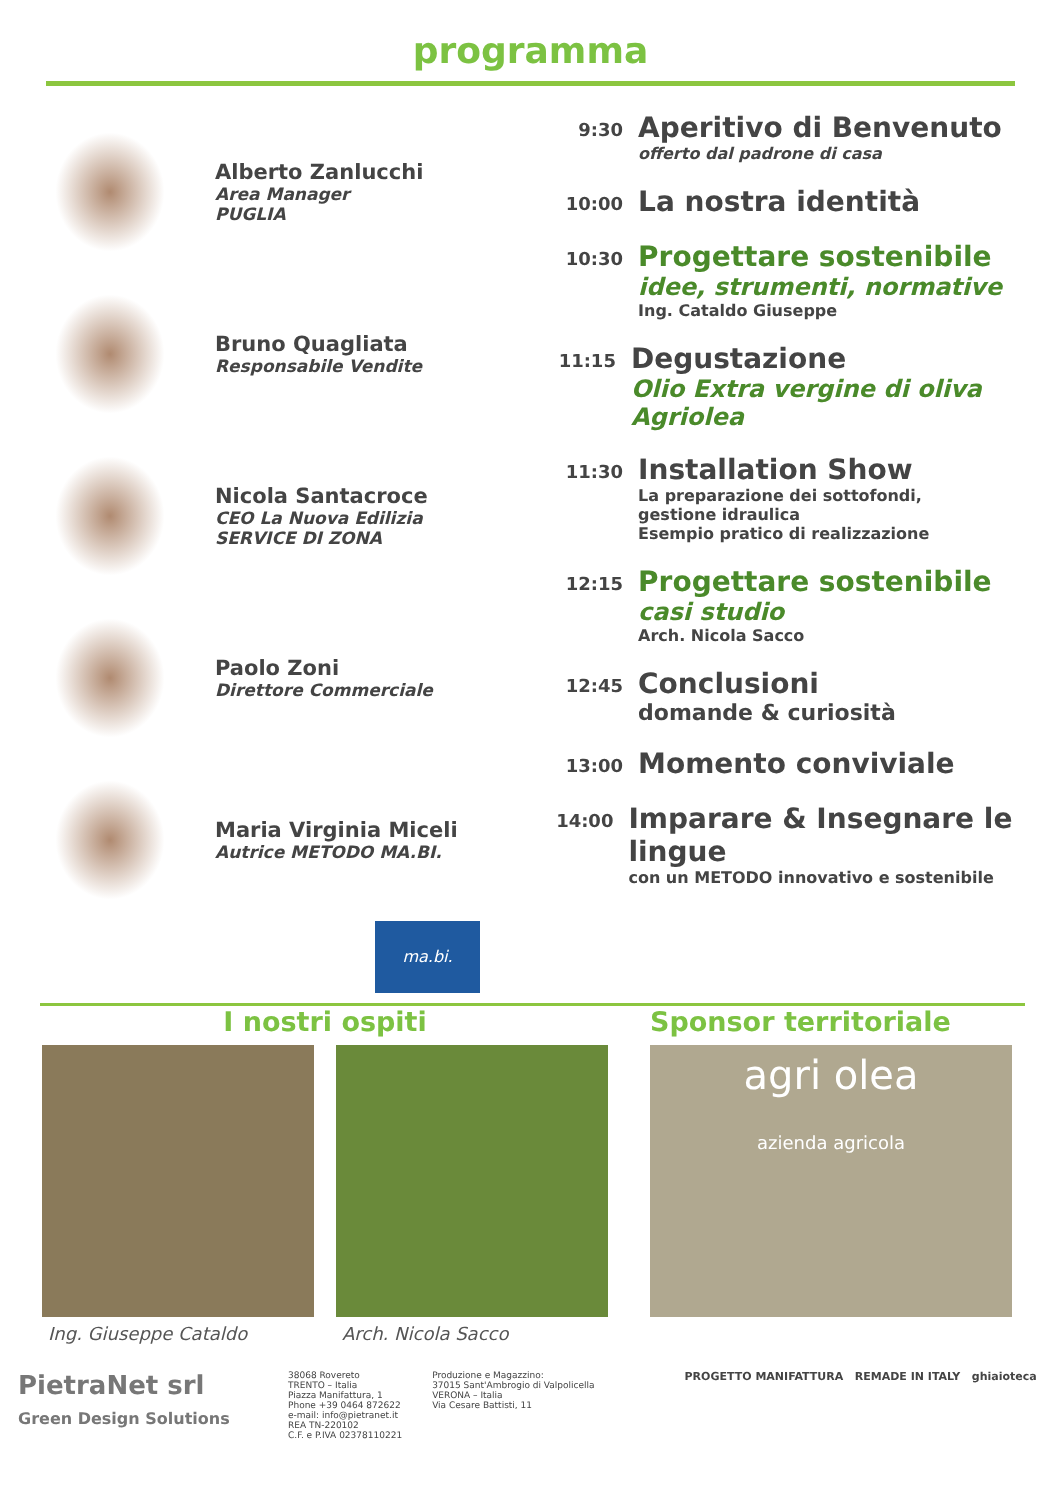programma
Alberto Zanlucchi
Area Manager
PUGLIA
Bruno Quagliata
Responsabile Vendite
Nicola Santacroce
CEO La Nuova Edilizia
SERVICE DI ZONA
Paolo Zoni
Direttore Commerciale
Maria Virginia Miceli
Autrice METODO MA.BI.
ma.bi.
9:30
Aperitivo di Benvenuto
offerto dal padrone di casa
10:00
La nostra identità
10:30
Progettare sostenibile
idee, strumenti, normative
Ing. Cataldo Giuseppe
11:15
Degustazione
Olio Extra vergine di oliva Agriolea
11:30
Installation Show
La preparazione dei sottofondi,
gestione idraulica
Esempio pratico di realizzazione
12:15
Progettare sostenibile
casi studio
Arch. Nicola Sacco
12:45
Conclusioni
domande & curiosità
13:00
Momento conviviale
14:00
Imparare & Insegnare le lingue
con un METODO innovativo e sostenibile
I nostri ospiti Sponsor territoriale
Ing. Giuseppe Cataldo Arch. Nicola Sacco
agri olea
azienda agricola
PietraNet srl
Green Design Solutions
38068 Rovereto
TRENTO – Italia
Piazza Manifattura, 1
Phone +39 0464 872622
e-mail: info@pietranet.it
REA TN-220102
C.F. e P.IVA 02378110221
Produzione e Magazzino:
37015 Sant'Ambrogio di Valpolicella
VERONA – Italia
Via Cesare Battisti, 11
PROGETTO MANIFATTURA REMADE IN ITALY ghiaioteca